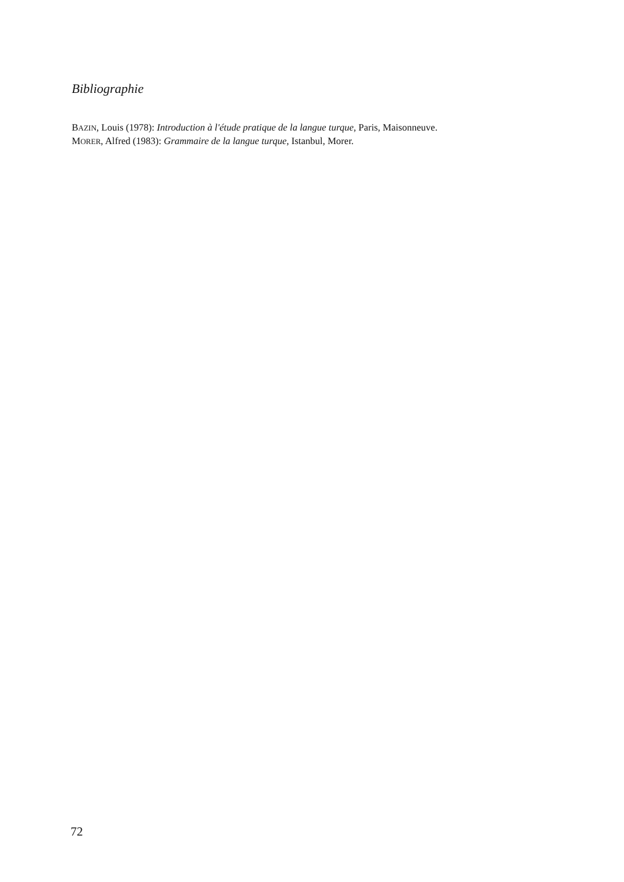Bibliographie
BAZIN, Louis (1978): Introduction à l'étude pratique de la langue turque, Paris, Maisonneuve.
MORER, Alfred (1983): Grammaire de la langue turque, Istanbul, Morer.
72